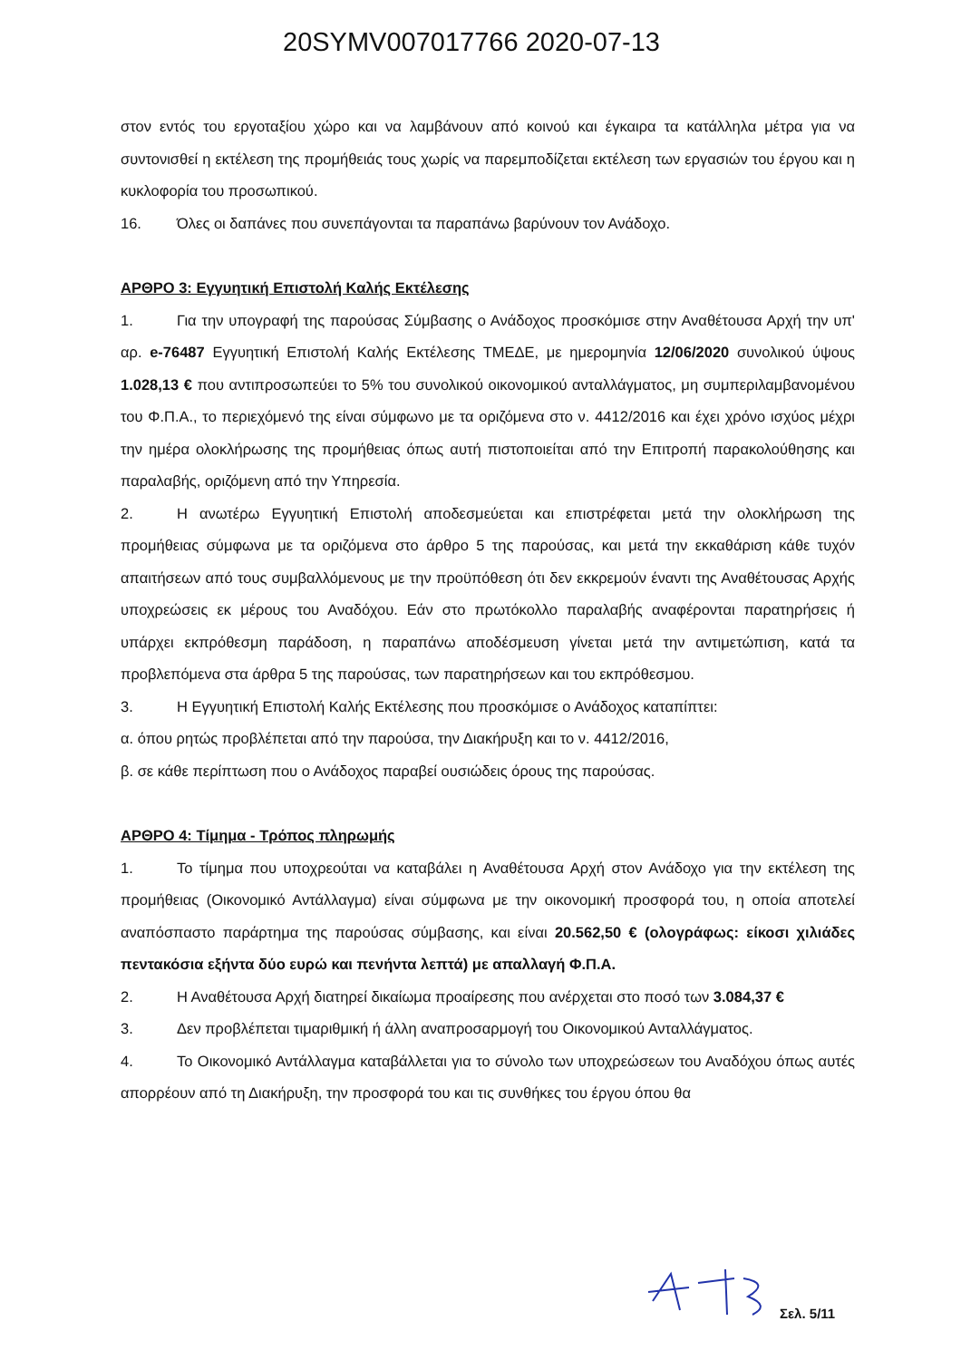20SYMV007017766 2020-07-13
στον εντός του εργοταξίου χώρο και να λαμβάνουν από κοινού και έγκαιρα τα κατάλληλα μέτρα για να συντονισθεί η εκτέλεση της προμήθειάς τους χωρίς να παρεμποδίζεται εκτέλεση των εργασιών του έργου και η κυκλοφορία του προσωπικού.
16. Όλες οι δαπάνες που συνεπάγονται τα παραπάνω βαρύνουν τον Ανάδοχο.
ΑΡΘΡΟ 3: Εγγυητική Επιστολή Καλής Εκτέλεσης
1. Για την υπογραφή της παρούσας Σύμβασης ο Ανάδοχος προσκόμισε στην Αναθέτουσα Αρχή την υπ' αρ. e-76487 Εγγυητική Επιστολή Καλής Εκτέλεσης ΤΜΕΔΕ, με ημερομηνία 12/06/2020 συνολικού ύψους 1.028,13 € που αντιπροσωπεύει το 5% του συνολικού οικονομικού ανταλλάγματος, μη συμπεριλαμβανομένου του Φ.Π.Α., το περιεχόμενό της είναι σύμφωνο με τα οριζόμενα στο ν. 4412/2016 και έχει χρόνο ισχύος μέχρι την ημέρα ολοκλήρωσης της προμήθειας όπως αυτή πιστοποιείται από την Επιτροπή παρακολούθησης και παραλαβής, οριζόμενη από την Υπηρεσία.
2. Η ανωτέρω Εγγυητική Επιστολή αποδεσμεύεται και επιστρέφεται μετά την ολοκλήρωση της προμήθειας σύμφωνα με τα οριζόμενα στο άρθρο 5 της παρούσας, και μετά την εκκαθάριση κάθε τυχόν απαιτήσεων από τους συμβαλλόμενους με την προϋπόθεση ότι δεν εκκρεμούν έναντι της Αναθέτουσας Αρχής υποχρεώσεις εκ μέρους του Αναδόχου. Εάν στο πρωτόκολλο παραλαβής αναφέρονται παρατηρήσεις ή υπάρχει εκπρόθεσμη παράδοση, η παραπάνω αποδέσμευση γίνεται μετά την αντιμετώπιση, κατά τα προβλεπόμενα στα άρθρα 5 της παρούσας, των παρατηρήσεων και του εκπρόθεσμου.
3. Η Εγγυητική Επιστολή Καλής Εκτέλεσης που προσκόμισε ο Ανάδοχος καταπίπτει:
α. όπου ρητώς προβλέπεται από την παρούσα, την Διακήρυξη και το ν. 4412/2016,
β. σε κάθε περίπτωση που ο Ανάδοχος παραβεί ουσιώδεις όρους της παρούσας.
ΑΡΘΡΟ 4: Τίμημα - Τρόπος πληρωμής
1. Το τίμημα που υποχρεούται να καταβάλει η Αναθέτουσα Αρχή στον Ανάδοχο για την εκτέλεση της προμήθειας (Οικονομικό Αντάλλαγμα) είναι σύμφωνα με την οικονομική προσφορά του, η οποία αποτελεί αναπόσπαστο παράρτημα της παρούσας σύμβασης, και είναι 20.562,50 € (ολογράφως: είκοσι χιλιάδες πεντακόσια εξήντα δύο ευρώ και πενήντα λεπτά) με απαλλαγή Φ.Π.Α.
2. Η Αναθέτουσα Αρχή διατηρεί δικαίωμα προαίρεσης που ανέρχεται στο ποσό των 3.084,37 €
3. Δεν προβλέπεται τιμαριθμική ή άλλη αναπροσαρμογή του Οικονομικού Ανταλλάγματος.
4. Το Οικονομικό Αντάλλαγμα καταβάλλεται για το σύνολο των υποχρεώσεων του Αναδόχου όπως αυτές απορρέουν από τη Διακήρυξη, την προσφορά του και τις συνθήκες του έργου όπου θα
Σελ. 5/11